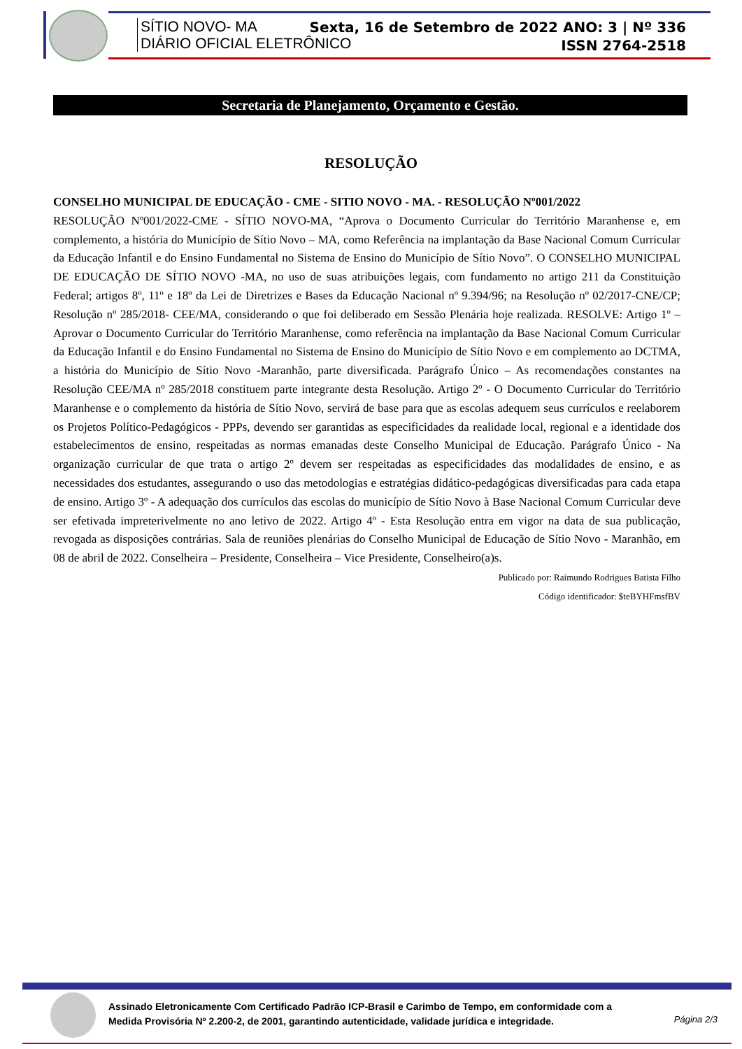SÍTIO NOVO- MA
DIÁRIO OFICIAL ELETRÔNICO
Sexta, 16 de Setembro de 2022 ANO: 3 | Nº 336
ISSN 2764-2518
Secretaria de Planejamento, Orçamento e Gestão.
RESOLUÇÃO
CONSELHO MUNICIPAL DE EDUCAÇÃO - CME - SITIO NOVO - MA. - RESOLUÇÃO Nº001/2022
RESOLUÇÃO Nº001/2022-CME - SÍTIO NOVO-MA, “Aprova o Documento Curricular do Território Maranhense e, em complemento, a história do Município de Sítio Novo – MA, como Referência na implantação da Base Nacional Comum Curricular da Educação Infantil e do Ensino Fundamental no Sistema de Ensino do Município de Sítio Novo”. O CONSELHO MUNICIPAL DE EDUCAÇÃO DE SÍTIO NOVO -MA, no uso de suas atribuições legais, com fundamento no artigo 211 da Constituição Federal; artigos 8º, 11º e 18º da Lei de Diretrizes e Bases da Educação Nacional nº 9.394/96; na Resolução nº 02/2017-CNE/CP; Resolução nº 285/2018- CEE/MA, considerando o que foi deliberado em Sessão Plenária hoje realizada. RESOLVE: Artigo 1º – Aprovar o Documento Curricular do Território Maranhense, como referência na implantação da Base Nacional Comum Curricular da Educação Infantil e do Ensino Fundamental no Sistema de Ensino do Município de Sítio Novo e em complemento ao DCTMA, a história do Município de Sítio Novo -Maranhão, parte diversificada. Parágrafo Único – As recomendações constantes na Resolução CEE/MA nº 285/2018 constituem parte integrante desta Resolução. Artigo 2º - O Documento Curricular do Território Maranhense e o complemento da história de Sítio Novo, servirá de base para que as escolas adequem seus currículos e reelaborem os Projetos Político-Pedagógicos - PPPs, devendo ser garantidas as especificidades da realidade local, regional e a identidade dos estabelecimentos de ensino, respeitadas as normas emanadas deste Conselho Municipal de Educação. Parágrafo Único - Na organização curricular de que trata o artigo 2º devem ser respeitadas as especificidades das modalidades de ensino, e as necessidades dos estudantes, assegurando o uso das metodologias e estratégias didático-pedagógicas diversificadas para cada etapa de ensino. Artigo 3º - A adequação dos currículos das escolas do município de Sítio Novo à Base Nacional Comum Curricular deve ser efetivada impreterivelmente no ano letivo de 2022. Artigo 4º - Esta Resolução entra em vigor na data de sua publicação, revogada as disposições contrárias. Sala de reuniões plenárias do Conselho Municipal de Educação de Sítio Novo - Maranhão, em 08 de abril de 2022. Conselheira – Presidente, Conselheira – Vice Presidente, Conselheiro(a)s.
Publicado por: Raimundo Rodrigues Batista Filho
Código identificador: $teBYHFmsfBV
Assinado Eletronicamente Com Certificado Padrão ICP-Brasil e Carimbo de Tempo, em conformidade com a
Medida Provisória Nº 2.200-2, de 2001, garantindo autenticidade, validade jurídica e integridade.
Página 2/3